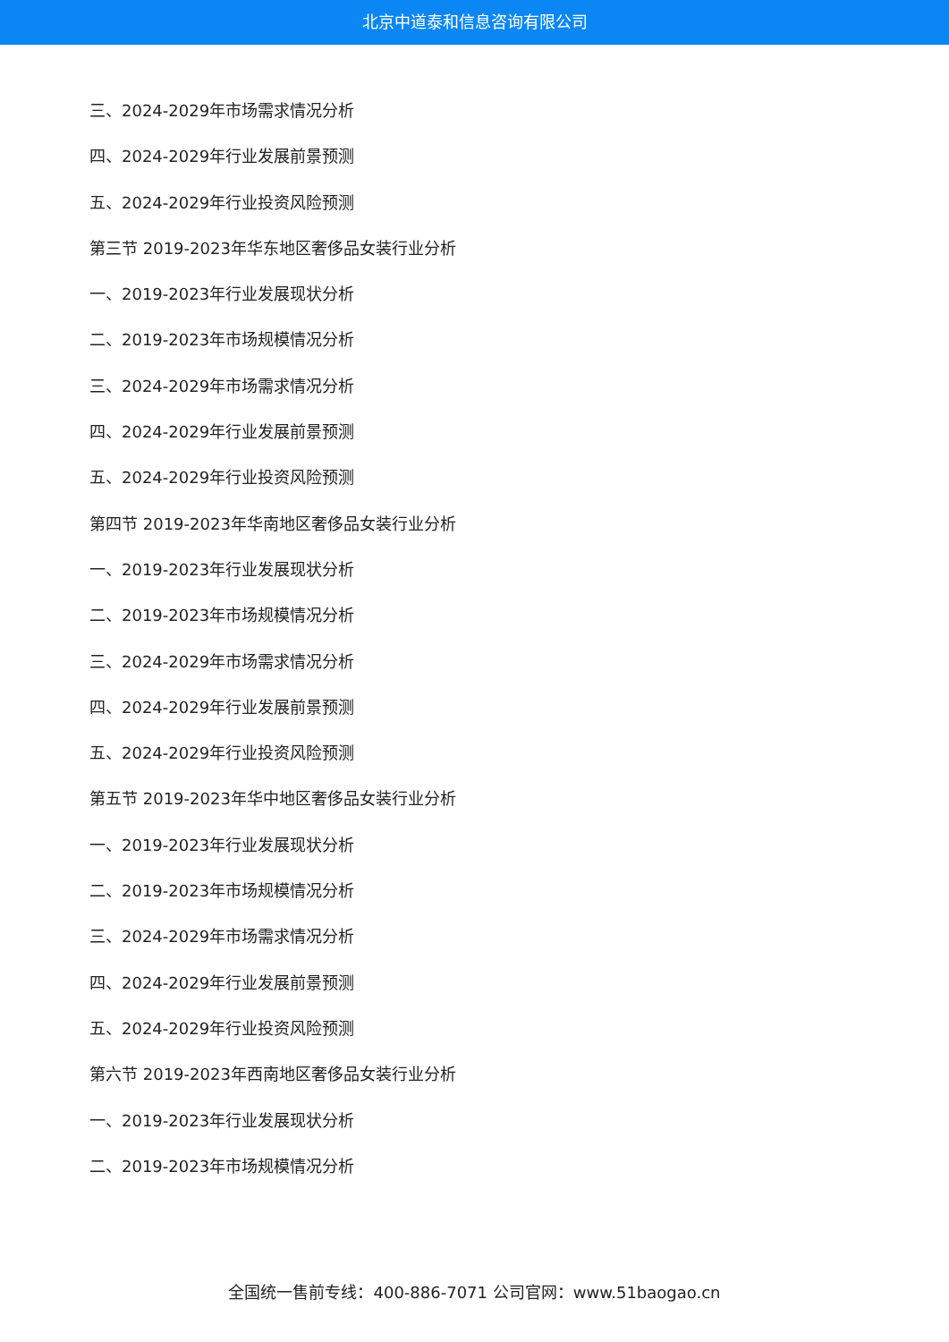北京中道泰和信息咨询有限公司
三、2024-2029年市场需求情况分析
四、2024-2029年行业发展前景预测
五、2024-2029年行业投资风险预测
第三节 2019-2023年华东地区奢侈品女装行业分析
一、2019-2023年行业发展现状分析
二、2019-2023年市场规模情况分析
三、2024-2029年市场需求情况分析
四、2024-2029年行业发展前景预测
五、2024-2029年行业投资风险预测
第四节 2019-2023年华南地区奢侈品女装行业分析
一、2019-2023年行业发展现状分析
二、2019-2023年市场规模情况分析
三、2024-2029年市场需求情况分析
四、2024-2029年行业发展前景预测
五、2024-2029年行业投资风险预测
第五节 2019-2023年华中地区奢侈品女装行业分析
一、2019-2023年行业发展现状分析
二、2019-2023年市场规模情况分析
三、2024-2029年市场需求情况分析
四、2024-2029年行业发展前景预测
五、2024-2029年行业投资风险预测
第六节 2019-2023年西南地区奢侈品女装行业分析
一、2019-2023年行业发展现状分析
二、2019-2023年市场规模情况分析
全国统一售前专线：400-886-7071 公司官网：www.51baogao.cn